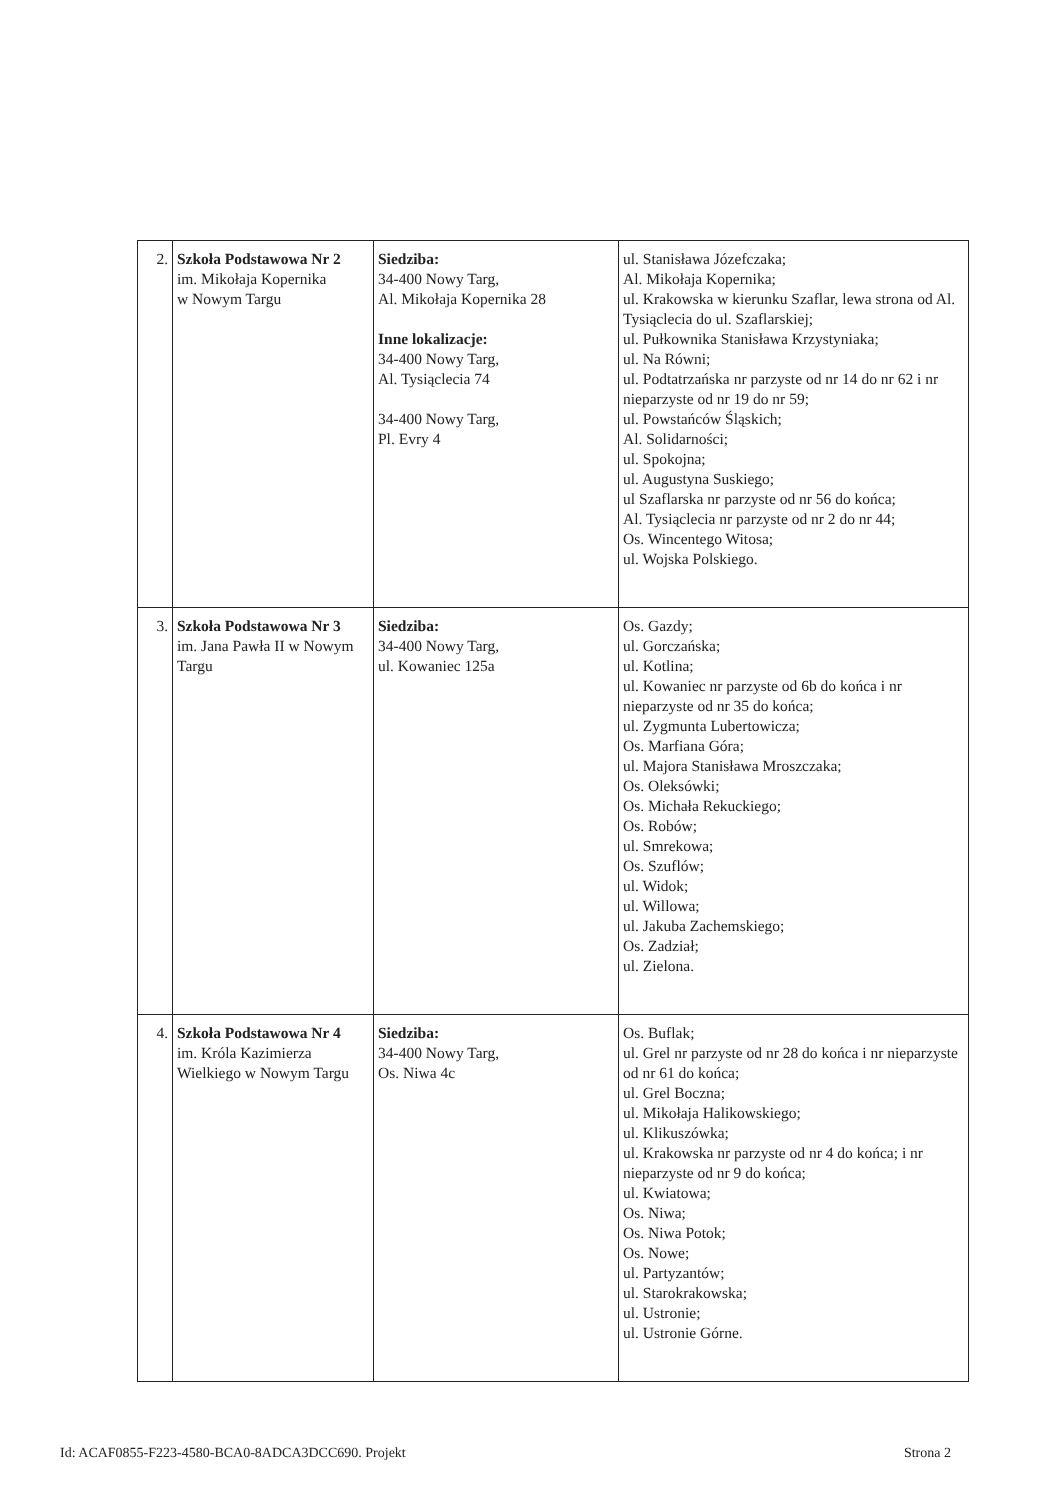| 2. | Szkoła Podstawowa Nr 2 im. Mikołaja Kopernika w Nowym Targu | Siedziba: 34-400 Nowy Targ, Al. Mikołaja Kopernika 28 Inne lokalizacje: 34-400 Nowy Targ, Al. Tysiąclecia 74 34-400 Nowy Targ, Pl. Evry 4 | ul. Stanisława Józefczaka; Al. Mikołaja Kopernika; ul. Krakowska w kierunku Szaflar, lewa strona od Al. Tysiąclecia do ul. Szaflarskiej; ul. Pułkownika Stanisława Krzystyniaka; ul. Na Równi; ul. Podtatrzańska nr parzyste od nr 14 do nr 62 i nr nieparzyste od nr 19 do nr 59; ul. Powstańców Śląskich; Al. Solidarności; ul. Spokojna; ul. Augustyna Suskiego; ul Szaflarska nr parzyste od nr 56 do końca; Al. Tysiąclecia nr parzyste od nr 2 do nr 44; Os. Wincentego Witosa; ul. Wojska Polskiego. |
| 3. | Szkoła Podstawowa Nr 3 im. Jana Pawła II w Nowym Targu | Siedziba: 34-400 Nowy Targ, ul. Kowaniec 125a | Os. Gazdy; ul. Gorczańska; ul. Kotlina; ul. Kowaniec nr parzyste od 6b do końca i nr nieparzyste od nr 35 do końca; ul. Zygmunta Lubertowicza; Os. Marfiana Góra; ul. Majora Stanisława Mroszczaka; Os. Oleksówki; Os. Michała Rekuckiego; Os. Robów; ul. Smrekowa; Os. Szuflów; ul. Widok; ul. Willowa; ul. Jakuba Zachemskiego; Os. Zadział; ul. Zielona. |
| 4. | Szkoła Podstawowa Nr 4 im. Króla Kazimierza Wielkiego w Nowym Targu | Siedziba: 34-400 Nowy Targ, Os. Niwa 4c | Os. Buflak; ul. Grel nr parzyste od nr 28 do końca i nr nieparzyste od nr 61 do końca; ul. Grel Boczna; ul. Mikołaja Halikowskiego; ul. Klikuszówka; ul. Krakowska nr parzyste od nr 4 do końca; i nr nieparzyste od nr 9 do końca; ul. Kwiatowa; Os. Niwa; Os. Niwa Potok; Os. Nowe; ul. Partyzantów; ul. Starokrakowska; ul. Ustronie; ul. Ustronie Górne. |
Id: ACAF0855-F223-4580-BCA0-8ADCA3DCC690. Projekt Strona 2